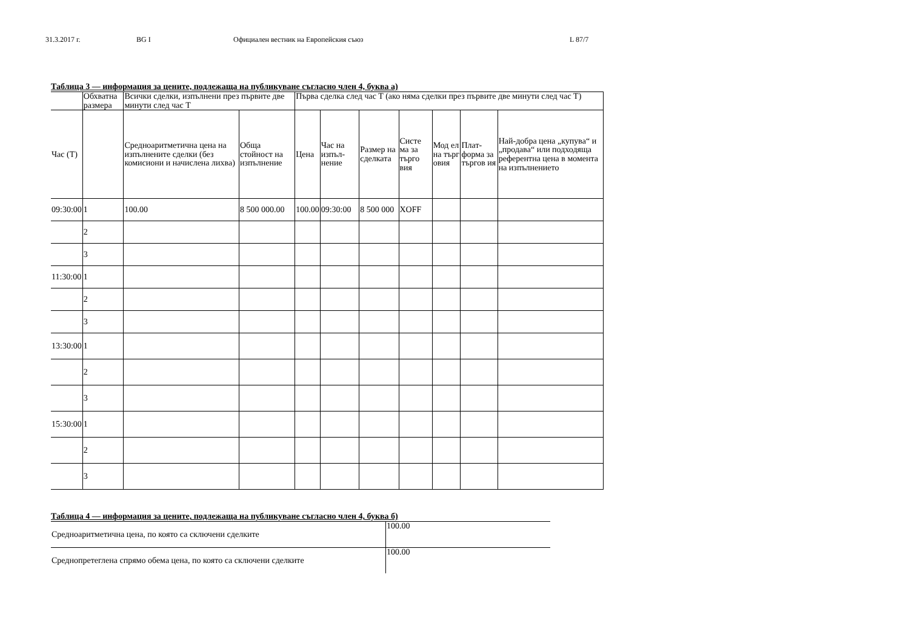31.3.2017 г. BG I Официален вестник на Европейския съюз L 87/7
Таблица 3 — информация за цените, подлежаща на публикуване съгласно член 4, буква а)
| | Обхватна размера | Всички сделки, изпълнени през първите две минути след час T | | Първа сделка след час T (ако няма сделки през първите две минути след час T) | | | | | | |
| Час (T) | | Средноаритметична цена на изпълнените сделки (без комисиони и начислена лихва) | Обща стойност на изпълнение | Цена | Час на изпъл-нение | Размер на сделката | Систе ма за търго вия | Мод ел на търг овия | Плат-форма за търгов ия | Най-добра цена „купува“ и „продава“ или подходяща референтна цена в момента на изпълнението |
| 09:30:00 | 1 | 100.00 | 8 500 000.00 | 100.00 | 09:30:00 | 8 500 000 | XOFF | | | |
| | 2 | | | | | | | | | |
| | 3 | | | | | | | | | |
| 11:30:00 | 1 | | | | | | | | | |
| | 2 | | | | | | | | | |
| | 3 | | | | | | | | | |
| 13:30:00 | 1 | | | | | | | | | |
| | 2 | | | | | | | | | |
| | 3 | | | | | | | | | |
| 15:30:00 | 1 | | | | | | | | | |
| | 2 | | | | | | | | | |
| | 3 | | | | | | | | | |
Таблица 4 — информация за цените, подлежаща на публикуване съгласно член 4, буква б)
| Средноаритметична цена, по която са сключени сделките | 100.00 |
| Среднопретеглена спрямо обема цена, по която са сключени сделките | 100.00 |